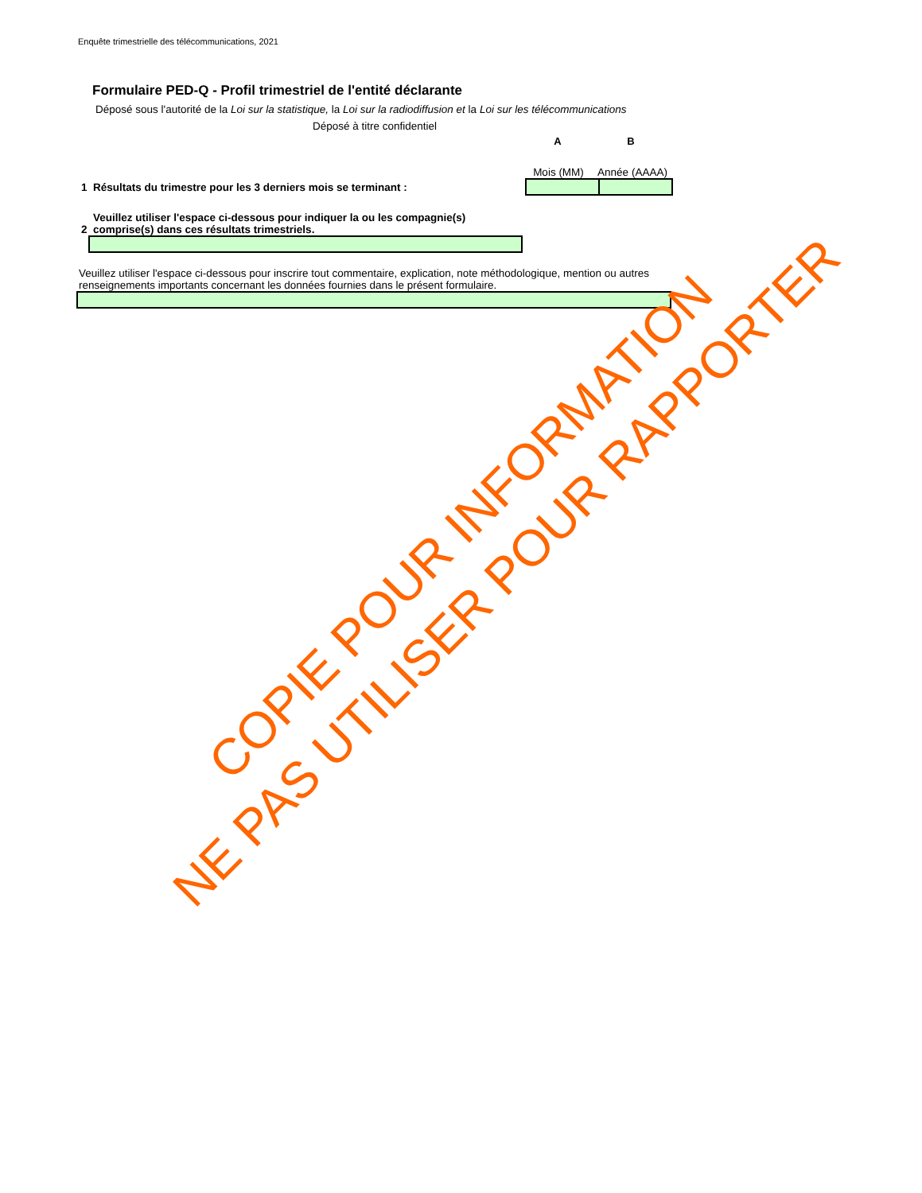Enquête trimestrielle des télécommunications, 2021
Formulaire PED-Q - Profil trimestriel de l'entité déclarante
Déposé sous l'autorité de la Loi sur la statistique, la Loi sur la radiodiffusion et la Loi sur les télécommunications
Déposé à titre confidentiel
A B
Mois (MM) Année (AAAA)
1 Résultats du trimestre pour les 3 derniers mois se terminant :
Veuillez utiliser l'espace ci-dessous pour indiquer la ou les compagnie(s)
2 comprise(s) dans ces résultats trimestriels.
Veuillez utiliser l'espace ci-dessous pour inscrire tout commentaire, explication, note méthodologique, mention ou autres renseignements importants concernant les données fournies dans le présent formulaire.
COPIE POUR INFORMATION
NE PAS UTILISER POUR RAPPORTER